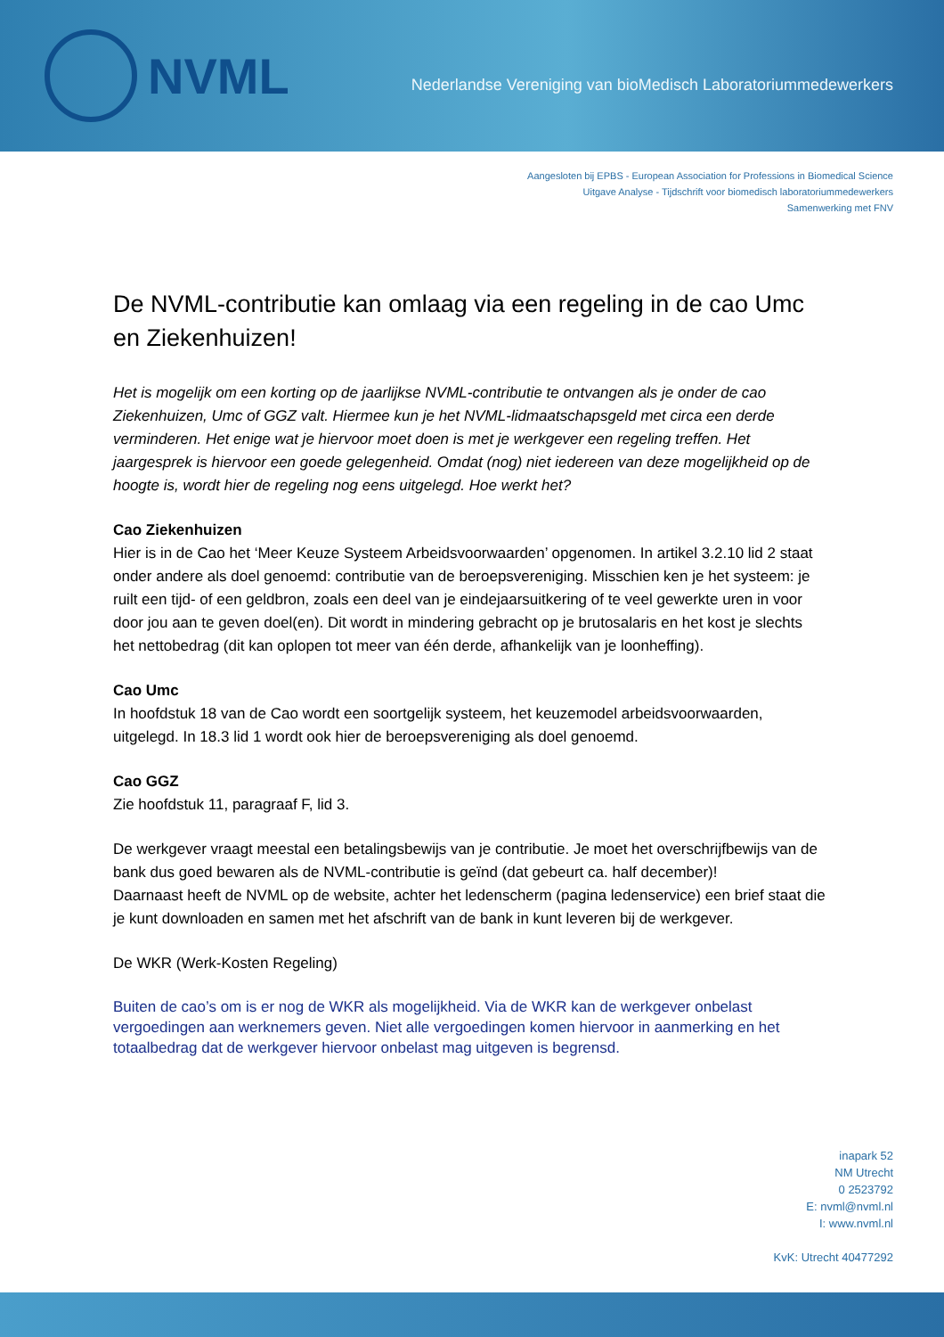NVML
Nederlandse Vereniging van bioMedisch Laboratoriummedewerkers
Aangesloten bij EPBS - European Association for Professions in Biomedical Science
Uitgave Analyse - Tijdschrift voor biomedisch laboratoriummedewerkers
Samenwerking met FNV
De NVML-contributie kan omlaag via een regeling in de cao Umc en Ziekenhuizen!
Het is mogelijk om een korting op de jaarlijkse NVML-contributie te ontvangen als je onder de cao Ziekenhuizen, Umc of GGZ valt. Hiermee kun je het NVML-lidmaatschapsgeld met circa een derde verminderen. Het enige wat je hiervoor moet doen is met je werkgever een regeling treffen. Het jaargesprek is hiervoor een goede gelegenheid. Omdat (nog) niet iedereen van deze mogelijkheid op de hoogte is, wordt hier de regeling nog eens uitgelegd. Hoe werkt het?
Cao Ziekenhuizen
Hier is in de Cao het ‘Meer Keuze Systeem Arbeidsvoorwaarden’ opgenomen. In artikel 3.2.10 lid 2 staat onder andere als doel genoemd: contributie van de beroepsvereniging. Misschien ken je het systeem: je ruilt een tijd- of een geldbron, zoals een deel van je eindejaarsuitkering of te veel gewerkte uren in voor door jou aan te geven doel(en). Dit wordt in mindering gebracht op je brutosalaris en het kost je slechts het nettobedrag (dit kan oplopen tot meer van één derde, afhankelijk van je loonheffing).
Cao Umc
In hoofdstuk 18 van de Cao wordt een soortgelijk systeem, het keuzemodel arbeidsvoorwaarden, uitgelegd. In 18.3 lid 1 wordt ook hier de beroepsvereniging als doel genoemd.
Cao GGZ
Zie hoofdstuk 11, paragraaf F, lid 3.
De werkgever vraagt meestal een betalingsbewijs van je contributie. Je moet het overschrijfbewijs van de bank dus goed bewaren als de NVML-contributie is geïnd (dat gebeurt ca. half december)!
Daarnaast heeft de NVML op de website, achter het ledenscherm (pagina ledenservice) een brief staat die je kunt downloaden en samen met het afschrift van de bank in kunt leveren bij de werkgever.
De WKR (Werk-Kosten Regeling)
Buiten de cao’s om is er nog de WKR als mogelijkheid. Via de WKR kan de werkgever onbelast vergoedingen aan werknemers geven. Niet alle vergoedingen komen hiervoor in aanmerking en het totaalbedrag dat de werkgever hiervoor onbelast mag uitgeven is begrensd.
inapark 52
NM Utrecht
0 2523792
E: nvml@nvml.nl
I: www.nvml.nl
KvK: Utrecht 40477292